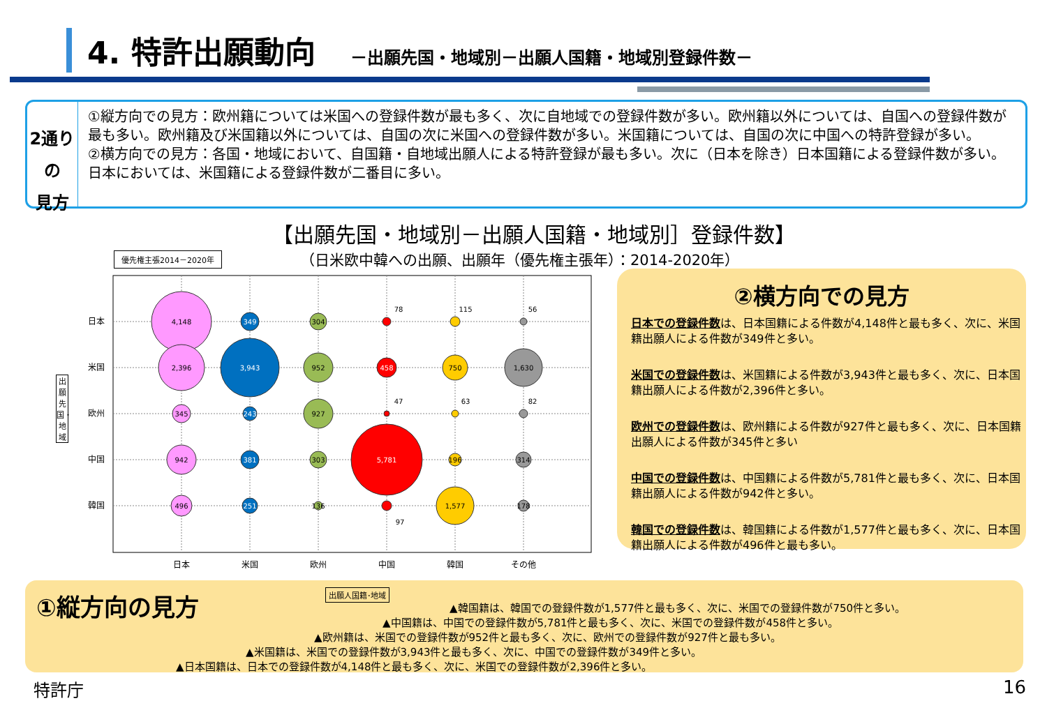4. 特許出願動向
－出願先国・地域別－出願人国籍・地域別登録件数－
2通りの
見方
①縦方向での見方：欧州籍については米国への登録件数が最も多く、次に自地域での登録件数が多い。欧州籍以外については、自国への登録件数が最も多い。欧州籍及び米国籍以外については、自国の次に米国への登録件数が多い。米国籍については、自国の次に中国への特許登録が多い。
②横方向での見方：各国・地域において、自国籍・自地域出願人による特許登録が最も多い。次に（日本を除き）日本国籍による登録件数が多い。日本においては、米国籍による登録件数が二番目に多い。
【出願先国・地域別－出願人国籍・地域別］登録件数】
（日米欧中韓への出願、出願年（優先権主張年）：2014-2020年）
優先権主張2014－2020年
出願先国・地域
日本
米国
欧州
中国
韓国
日本
米国
欧州
中国
韓国
その他
4,148
2,396
345
942
496
349
3,943
243
381
251
304
952
927
303
136
78
458
47
5,781
97
115
750
63
196
1,577
56
1,630
82
314
178
②横方向での見方
日本での登録件数は、日本国籍による件数が4,148件と最も多く、次に、米国籍出願人による件数が349件と多い。
米国での登録件数は、米国籍による件数が3,943件と最も多く、次に、日本国籍出願人による件数が2,396件と多い。
欧州での登録件数は、欧州籍による件数が927件と最も多く、次に、日本国籍出願人による件数が345件と多い
中国での登録件数は、中国籍による件数が5,781件と最も多く、次に、日本国籍出願人による件数が942件と多い。
韓国での登録件数は、韓国籍による件数が1,577件と最も多く、次に、日本国籍出願人による件数が496件と最も多い。
①縦方向の見方 出願人国籍･地域
▲韓国籍は、韓国での登録件数が1,577件と最も多く、次に、米国での登録件数が750件と多い。
▲中国籍は、中国での登録件数が5,781件と最も多く、次に、米国での登録件数が458件と多い。
▲欧州籍は、米国での登録件数が952件と最も多く、次に、欧州での登録件数が927件と最も多い。
▲米国籍は、米国での登録件数が3,943件と最も多く、次に、中国での登録件数が349件と多い。
▲日本国籍は、日本での登録件数が4,148件と最も多く、次に、米国での登録件数が2,396件と多い。
特許庁 16